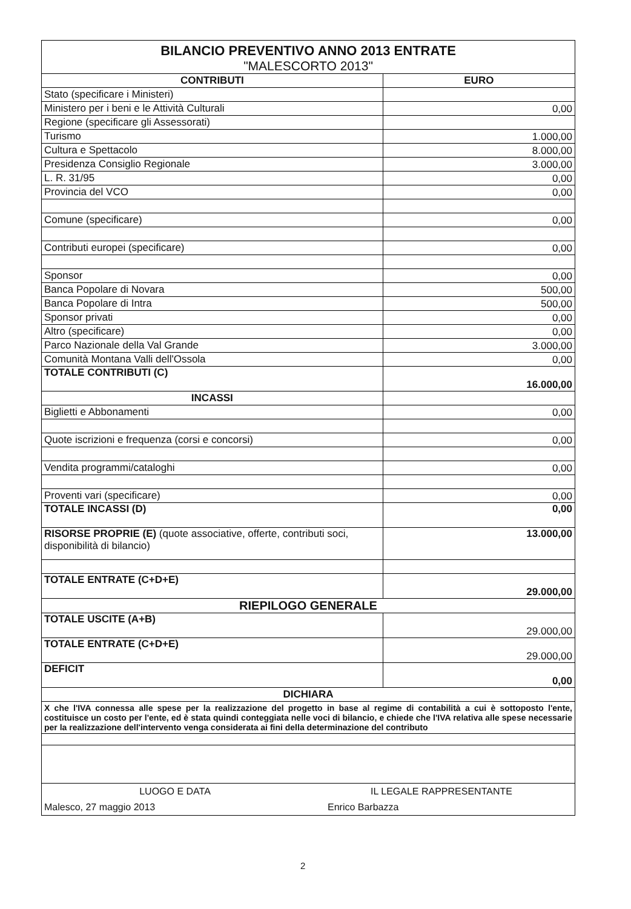BILANCIO PREVENTIVO ANNO 2013 ENTRATE
"MALESCORTO 2013"
| CONTRIBUTI | EURO |
| --- | --- |
| Stato (specificare i Ministeri) | |
| Ministero per i beni e le Attività Culturali | 0,00 |
| Regione (specificare gli Assessorati) | |
| Turismo | 1.000,00 |
| Cultura e Spettacolo | 8.000,00 |
| Presidenza Consiglio Regionale | 3.000,00 |
| L. R. 31/95 | 0,00 |
| Provincia del VCO | 0,00 |
| Comune (specificare) | 0,00 |
| Contributi europei (specificare) | 0,00 |
| Sponsor | 0,00 |
| Banca Popolare di Novara | 500,00 |
| Banca Popolare di Intra | 500,00 |
| Sponsor privati | 0,00 |
| Altro (specificare) | 0,00 |
| Parco Nazionale della Val Grande | 3.000,00 |
| Comunità Montana Valli dell'Ossola | 0,00 |
| TOTALE CONTRIBUTI (C) | 16.000,00 |
| INCASSI | |
| Biglietti e Abbonamenti | 0,00 |
| Quote iscrizioni e frequenza (corsi e concorsi) | 0,00 |
| Vendita programmi/cataloghi | 0,00 |
| Proventi vari (specificare) | 0,00 |
| TOTALE INCASSI (D) | 0,00 |
| RISORSE PROPRIE (E) (quote associative, offerte, contributi soci, disponibilità di bilancio) | 13.000,00 |
| TOTALE ENTRATE (C+D+E) | 29.000,00 |
| RIEPILOGO GENERALE | |
| TOTALE USCITE (A+B) | 29.000,00 |
| TOTALE ENTRATE (C+D+E) | 29.000,00 |
| DEFICIT | 0,00 |
| DICHIARA | |
X che l'IVA connessa alle spese per la realizzazione del progetto in base al regime di contabilità a cui è sottoposto l'ente, costituisce un costo per l'ente, ed è stata quindi conteggiata nelle voci di bilancio, e chiede che l'IVA relativa alle spese necessarie per la realizzazione dell'intervento venga considerata ai fini della determinazione del contributo
LUOGO E DATA IL LEGALE RAPPRESENTANTE
Malesco, 27 maggio 2013 Enrico Barbazza
2